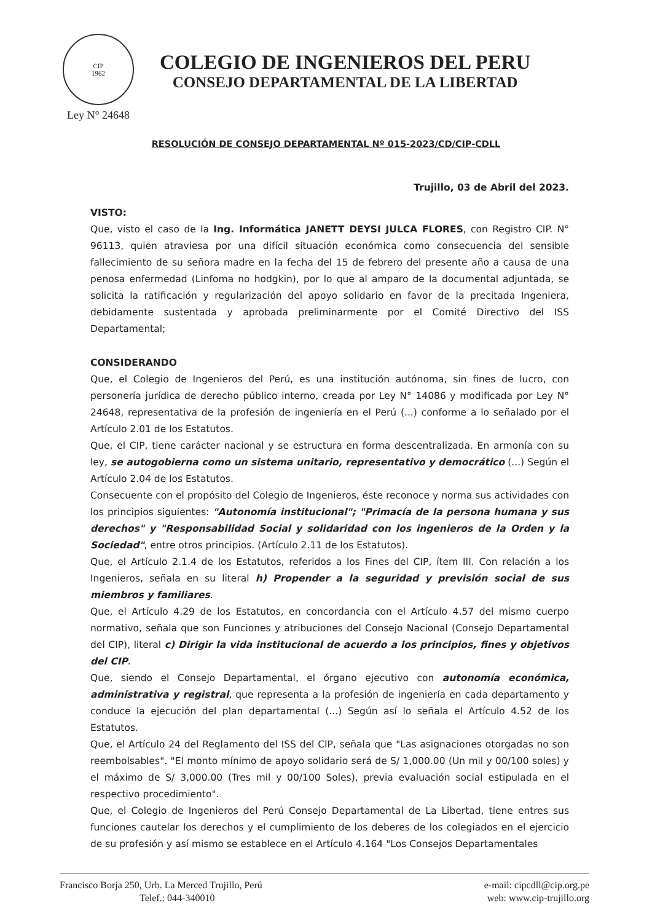CIP
1962
Ley N° 24648
COLEGIO DE INGENIEROS DEL PERU
CONSEJO DEPARTAMENTAL DE LA LIBERTAD
RESOLUCIÓN DE CONSEJO DEPARTAMENTAL Nº 015-2023/CD/CIP-CDLL
Trujillo, 03 de Abril del 2023.
VISTO:
Que, visto el caso de la Ing. Informática JANETT DEYSI JULCA FLORES, con Registro CIP. N° 96113, quien atraviesa por una difícil situación económica como consecuencia del sensible fallecimiento de su señora madre en la fecha del 15 de febrero del presente año a causa de una penosa enfermedad (Linfoma no hodgkin), por lo que al amparo de la documental adjuntada, se solicita la ratificación y regularización del apoyo solidario en favor de la precitada Ingeniera, debidamente sustentada y aprobada preliminarmente por el Comité Directivo del ISS Departamental;
CONSIDERANDO
Que, el Colegio de Ingenieros del Perú, es una institución autónoma, sin fines de lucro, con personería jurídica de derecho público interno, creada por Ley N° 14086 y modificada por Ley N° 24648, representativa de la profesión de ingeniería en el Perú (...) conforme a lo señalado por el Artículo 2.01 de los Estatutos.
Que, el CIP, tiene carácter nacional y se estructura en forma descentralizada. En armonía con su ley, se autogobierna como un sistema unitario, representativo y democrático (...) Según el Artículo 2.04 de los Estatutos.
Consecuente con el propósito del Colegio de Ingenieros, éste reconoce y norma sus actividades con los principios siguientes: "Autonomía institucional"; "Primacía de la persona humana y sus derechos" y "Responsabilidad Social y solidaridad con los ingenieros de la Orden y la Sociedad", entre otros principios. (Artículo 2.11 de los Estatutos).
Que, el Artículo 2.1.4 de los Estatutos, referidos a los Fines del CIP, ítem III. Con relación a los Ingenieros, señala en su literal h) Propender a la seguridad y previsión social de sus miembros y familiares.
Que, el Artículo 4.29 de los Estatutos, en concordancia con el Artículo 4.57 del mismo cuerpo normativo, señala que son Funciones y atribuciones del Consejo Nacional (Consejo Departamental del CIP), literal c) Dirigir la vida institucional de acuerdo a los principios, fines y objetivos del CIP.
Que, siendo el Consejo Departamental, el órgano ejecutivo con autonomía económica, administrativa y registral, que representa a la profesión de ingeniería en cada departamento y conduce la ejecución del plan departamental (...) Según así lo señala el Artículo 4.52 de los Estatutos.
Que, el Artículo 24 del Reglamento del ISS del CIP, señala que "Las asignaciones otorgadas no son reembolsables". "El monto mínimo de apoyo solidario será de S/ 1,000.00 (Un mil y 00/100 soles) y el máximo de S/ 3,000.00 (Tres mil y 00/100 Soles), previa evaluación social estipulada en el respectivo procedimiento".
Que, el Colegio de Ingenieros del Perú Consejo Departamental de La Libertad, tiene entres sus funciones cautelar los derechos y el cumplimiento de los deberes de los colegiados en el ejercicio de su profesión y así mismo se establece en el Artículo 4.164 "Los Consejos Departamentales
Francisco Borja 250, Urb. La Merced Trujillo, Perú
Telef.: 044-340010
e-mail: cipcdll@cip.org.pe
web: www.cip-trujillo.org